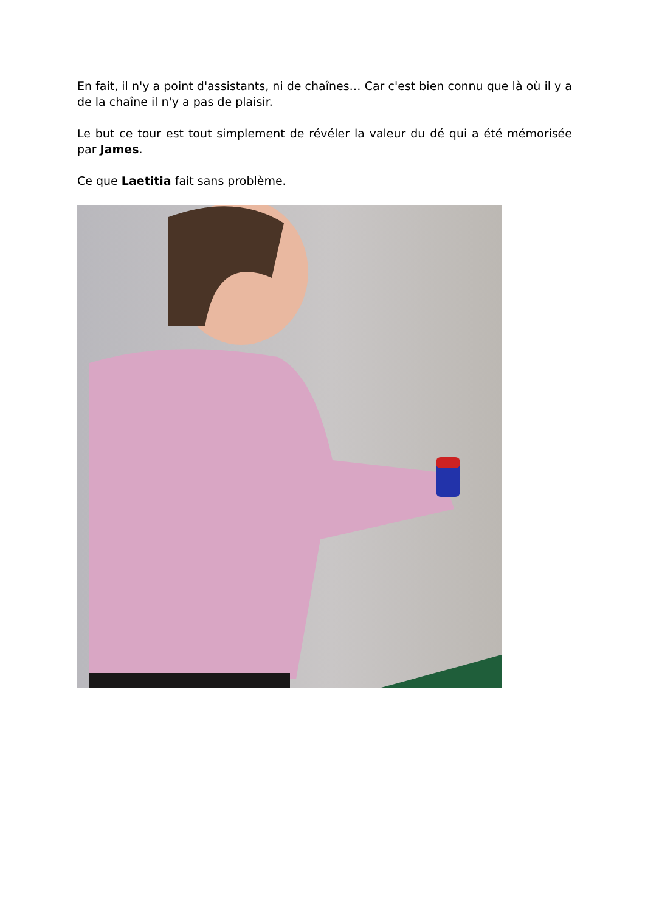En fait, il n'y a point d'assistants, ni de chaînes… Car c'est bien connu que là où il y a de la chaîne il n'y a pas de plaisir.
Le but ce tour est tout simplement de révéler la valeur du dé qui a été mémorisée par James.
Ce que Laetitia fait sans problème.